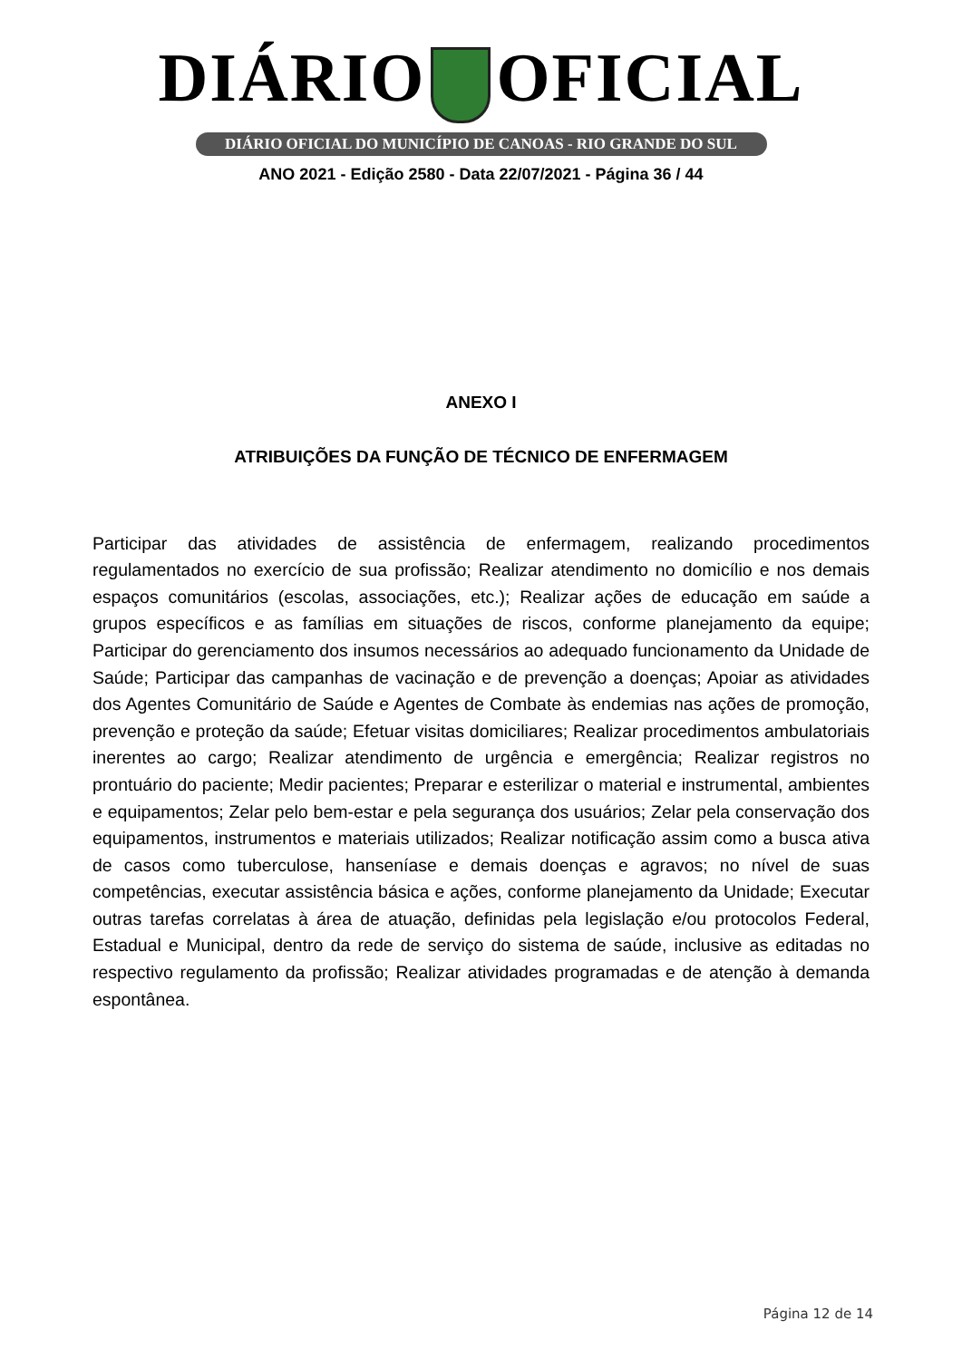DIÁRIO OFICIAL
DIÁRIO OFICIAL DO MUNICÍPIO DE CANOAS - RIO GRANDE DO SUL
ANO 2021 - Edição 2580 - Data 22/07/2021 - Página 36 / 44
ANEXO I
ATRIBUIÇÕES DA FUNÇÃO DE TÉCNICO DE ENFERMAGEM
Participar das atividades de assistência de enfermagem, realizando procedimentos regulamentados no exercício de sua profissão; Realizar atendimento no domicílio e nos demais espaços comunitários (escolas, associações, etc.); Realizar ações de educação em saúde a grupos específicos e as famílias em situações de riscos, conforme planejamento da equipe; Participar do gerenciamento dos insumos necessários ao adequado funcionamento da Unidade de Saúde; Participar das campanhas de vacinação e de prevenção a doenças; Apoiar as atividades dos Agentes Comunitário de Saúde e Agentes de Combate às endemias nas ações de promoção, prevenção e proteção da saúde; Efetuar visitas domiciliares; Realizar procedimentos ambulatoriais inerentes ao cargo; Realizar atendimento de urgência e emergência; Realizar registros no prontuário do paciente; Medir pacientes; Preparar e esterilizar o material e instrumental, ambientes e equipamentos; Zelar pelo bem-estar e pela segurança dos usuários; Zelar pela conservação dos equipamentos, instrumentos e materiais utilizados; Realizar notificação assim como a busca ativa de casos como tuberculose, hanseníase e demais doenças e agravos; no nível de suas competências, executar assistência básica e ações, conforme planejamento da Unidade; Executar outras tarefas correlatas à área de atuação, definidas pela legislação e/ou protocolos Federal, Estadual e Municipal, dentro da rede de serviço do sistema de saúde, inclusive as editadas no respectivo regulamento da profissão; Realizar atividades programadas e de atenção à demanda espontânea.
Página 12 de 14